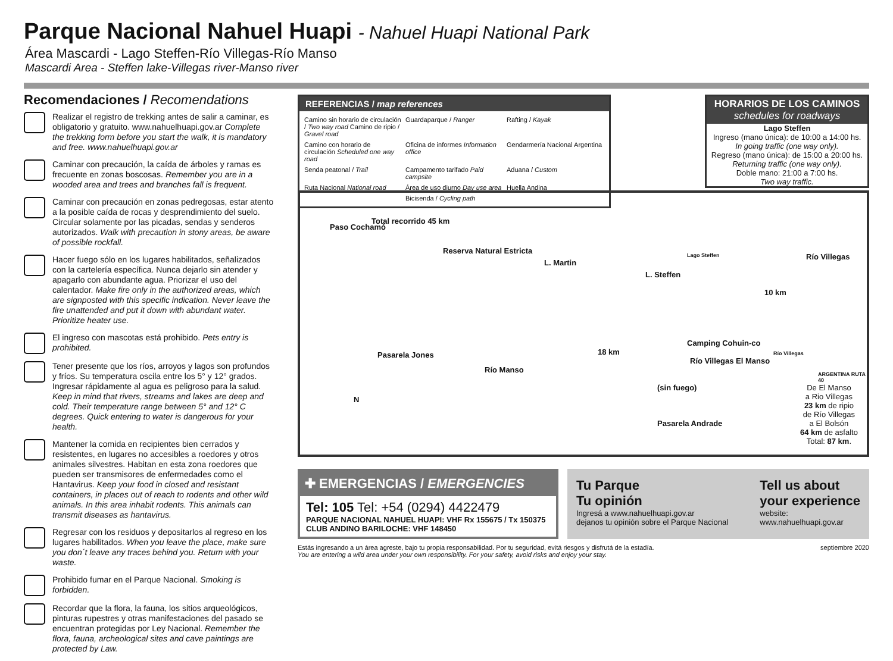Parque Nacional Nahuel Huapi - Nahuel Huapi National Park
Área Mascardi - Lago Steffen-Río Villegas-Río Manso
Mascardi Area - Steffen lake-Villegas river-Manso river
Recomendaciones / Recomendations
Realizar el registro de trekking antes de salir a caminar, es obligatorio y gratuito. www.nahuelhuapi.gov.ar Complete the trekking form before you start the walk, it is mandatory and free. www.nahuelhuapi.gov.ar
Caminar con precaución, la caída de árboles y ramas es frecuente en zonas boscosas. Remember you are in a wooded area and trees and branches fall is frequent.
Caminar con precaución en zonas pedregosas, estar atento a la posible caída de rocas y desprendimiento del suelo. Circular solamente por las picadas, sendas y senderos autorizados. Walk with precaution in stony areas, be aware of possible rockfall.
Hacer fuego sólo en los lugares habilitados, señalizados con la cartelería específica. Nunca dejarlo sin atender y apagarlo con abundante agua. Priorizar el uso del calentador. Make fire only in the authorized areas, which are signposted with this specific indication. Never leave the fire unattended and put it down with abundant water. Prioritize heater use.
El ingreso con mascotas está prohibido. Pets entry is prohibited.
Tener presente que los ríos, arroyos y lagos son profundos y fríos. Su temperatura oscila entre los 5° y 12° grados. Ingresar rápidamente al agua es peligroso para la salud. Keep in mind that rivers, streams and lakes are deep and cold. Their temperature range between 5° and 12° C degrees. Quick entering to water is dangerous for your health.
Mantener la comida en recipientes bien cerrados y resistentes, en lugares no accesibles a roedores y otros animales silvestres. Habitan en esta zona roedores que pueden ser transmisores de enfermedades como el Hantavirus. Keep your food in closed and resistant containers, in places out of reach to rodents and other wild animals. In this area inhabit rodents. This animals can transmit diseases as hantavirus.
Regresar con los residuos y depositarlos al regreso en los lugares habilitados. When you leave the place, make sure you don´t leave any traces behind you. Return with your waste.
Prohibido fumar en el Parque Nacional. Smoking is forbidden.
Recordar que la flora, la fauna, los sitios arqueológicos, pinturas rupestres y otras manifestaciones del pasado se encuentran protegidas por Ley Nacional. Remember the flora, fauna, archeological sites and cave paintings are protected by Law.
REFERENCIAS / map references
Camino sin horario de circulación / Two way road Camino de ripio / Gravel road
Guardaparque / Ranger
Rafting / Kayak
Camino con horario de circulación Scheduled one way road
Oficina de informes Information office
Gendarmería Nacional Argentina
Senda peatonal / Trail
Campamento tarifado Paid campsite
Aduana / Custom
Ruta Nacional National road
Área de uso diurno Day use area
Huella Andina
Bicisenda / Cycling path
HORARIOS DE LOS CAMINOS
schedules for roadways
Lago Steffen
Ingreso (mano única): de 10:00 a 14:00 hs.
In going traffic (one way only).
Regreso (mano única): de 15:00 a 20:00 hs.
Returning traffic (one way only).
Doble mano: 21:00 a 7:00 hs.
Two way traffic.
Paso Cochamó
Total recorrido 45 km
Reserva Natural Estricta
L. Martin
L. Steffen
Lago Steffen
10 km
Río Villegas
Pasarela Jones
Río Manso
18 km
Camping Cohuin-co
Río Villegas
Río Villegas El Manso
(sin fuego)
Pasarela Andrade
N
ARGENTINA RUTA 40
De El Manso
a Rio Villegas
23 km de ripio
de Río Villegas
a El Bolsón
64 km de asfalto
Total: 87 km.
✚ EMERGENCIAS / EMERGENCIES
Tel: 105 Tel: +54 (0294) 4422479
PARQUE NACIONAL NAHUEL HUAPI: VHF Rx 155675 / Tx 150375
CLUB ANDINO BARILOCHE: VHF 148450
Tu Parque
Tu opinión
Ingresá a www.nahuelhuapi.gov.ar
dejanos tu opinión sobre el Parque Nacional
Tell us about
your experience
website:
www.nahuelhuapi.gov.ar
Estás ingresando a un área agreste, bajo tu propia responsabilidad. Por tu seguridad, evitá riesgos y disfrutá de la estadía.
You are entering a wild area under your own responsibility. For your safety, avoid risks and enjoy your stay.
septiembre 2020